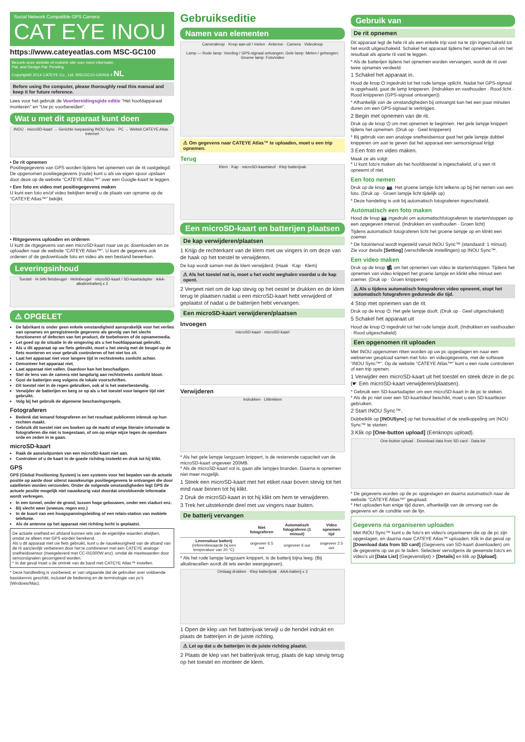Social Network Compatible GPS Camera
CAT EYE INOU
https://www.cateyeatlas.com MSC-GC100
Bezoek onze website of mobiele site voor meer informatie.
Pat. and Design Pat. Pending
Copyright© 2014 CATEYE Co., Ltd. MSCGC10-140416 4 NL
Before using the computer, please thoroughly read this manual and keep it for future reference.
Lees voor het gebruik de Voorbereidingsgids editie “Het hoofdapparaat monteren” en “Uw pc voorbereiden”.
Wat u met dit apparaat kunt doen
INOU · microSD-kaart → Gerichte toepassing INOU Sync · PC → Websit CATEYE Atlas · Internet
• De rit opnemen
Positiegegevens van GPS worden tijdens het opnemen van de rit vastgelegd. De opgenomen positiegegevens (route) kunt u als uw eigen spoor opslaan door deze op de website “CATEYE Atlas™” over een Google-kaart te leggen.
• Een foto en video met positiegegevens maken
U kunt een foto en/of video bekijken terwijl u de plaats van opname op de “CATEYE Atlas™” bekijkt.
• Ritgegevens uploaden en ordenen
U kunt de ritgegevens van een microSD-kaart naar uw pc downloaden en ze uploaden naar de website “CATEYE Atlas™”. U kunt de gegevens ook ordenen of de gedownloade foto en video als een bestand bewerken.
Leveringsinhoud
Toestel · H-34N fietsbeugel · Helmbeugel · microSD-kaart / SD-kaartadapter · AAA-alkalinebatterij x 2
⚠ OPGELET
De fabrikant is onder geen enkele omstandigheid aansprakelijk voor het verlies van opnames en geregistreerde gegevens als gevolg van het slecht functioneren of defecten van het product, de toebehoren of de opnamemedia.
Let goed op de situatie in de omgeving als u het hoofdapparaat gebruikt.
Als u dit apparaat op uw fiets gebruikt, moet u het stevig met de beugel op de fiets monteren en voor gebruik controleren of het niet los zit.
Laat het apparaat niet voor langere tijd in rechtstreeks zonlicht achter.
Demonteer het apparaat niet.
Laat apparaat niet vallen. Daardoor kan het beschadigen.
Stel de lens van de camera niet langdurig aan rechtstreeks zonlicht bloot.
Gooi de batterijen weg volgens de lokale voorschriften.
Dit toestel niet in de regen gebruiken, ook al is het waterbestendig.
Verwijder de batterijen en berg ze op als u het toestel voor langere tijd niet gebruikt.
Volg bij het gebruik de algemene beschavingsregels.
Fotograferen
Bedenk dat iemand fotograferen en het resultaat publiceren inbreuk op hun rechten maakt.
Gebruik dit toestel niet om boeken op de markt of enige literaire informatie te fotograferen die niet is toegestaan, of om op enige wijze tegen de openbare orde en zeden in te gaan.
microSD-kaart
Raak de aansluitpunten van een microSD-kaart niet aan.
Controleer of u de kaart in de goede richting insteekt en druk tot hij klikt.
GPS
GPS (Global Positioning System) is een systeem voor het bepalen van de actuele positie op aarde door uiterst nauwkeurige positiegegevens te ontvangen die door satellieten worden verzonden. Onder de volgende omstandigheden legt GPS de actuele positie mogelijk niet nauwkeurig vast doordat onvoldoende informatie wordt verkregen.
In een tunnel, onder de grond, tussen hoge gebouwen, onder een viaduct enz.
Bij slecht weer (sneeuw, regen enz.)
In de buurt van een hoogspanningsleiding of een relais-station van mobiele telefonie.
Als de antenne op het apparaat niet richting lucht is geplaatst.
De actuele snelheid en afstand kunnen iets van de eigenlijke waarden afwijken, omdat ze alleen met GPS worden berekend.
Als u dit apparaat met uw fiets gebruikt, kunt u de nauwkeurigheid van de afsand van de rit aanzienlijk verbeteren door het te combineren met een CATEYE analoge snelheidssensor (meegeleverd met CC-RD300W enz). omdat de meetwaarden door sensorsignalen gecorrigeerd worden.
* In dat geval moet u de omtrek van de band met CATEYE Atlas™ instellen.
* Deze handleiding is voorbereid, er van uitgaande dat de gebruiker over voldoende basiskennis geschikt, inclusief de bediening en de terminologie van pc's (Windows/Mac).
Gebruikseditie
Namen van elementen
Cameraknop · Knop aan-uit / meten · Antenne · Camera · Videoknop
Lamp — Rode lamp: Voeding / GPS-signaal ontvangen; Gele lamp: Meten / geheugen; Groene lamp: Foto/video
⚠ Om gegevens naar CATEYE Atlas™ te uploaden, moet u een trip opnemen.
Terug
Klem · Kap · microSD-kaartsleuf · Klep batterijvak
Een microSD-kaart en batterijen plaatsen
De kap verwijderen/plaatsen
1 Knijp de rechterkant van de klem met uw vingers in om deze van de haak op het toestel te verwijderen.
De kap wordt samen met de klem verwijderd. (Haak · Kap · Klem)
⚠ Als het toestel nat is, moet u het vocht weghalen voordat u de kap opent.
2 Vergeet niet om de kap stevig op het oestel te drukken en de klem terug te plaatsen nadat u een microSD-kaart hebt verwijderd of geplaatst of nadat u de batterijen hebt vervangen.
Een microSD-kaart verwijderen/plaatsen
Invoegen
microSD-kaart · microSD-kaart
Verwijderen
Indrukken · Uittrekken
* Als het gele lampje langzaam knippert, is de resterende capaciteit van de microSD-kaart ongeveer 200MB.
* Als de microSD-kaart vol is, gaan alle lampjes branden. Daarna is opnemen niet meer mogelijk.
1 Steek een microSD-kaart met het etiket naar boven stevig tot het eind naar binnen tot hij klikt.
2 Druk de microSD-kaart in tot hij klikt om hem te verwijderen.
3 Trek het uitstekende deel met uw vingers naar buiten.
De batterij vervangen
| | Niet fotograferen | Automatisch fotograferen (1 minuut) | Video opnemen tijd |
| --- | --- | --- | --- |
| Levensduur batterij (referentiewaarde bij een temperatuur van 20 °C) | ongeveer 6.5 uur | ongeveer 6 uur | ongeveer 2.5 uur |
* Als het rode lampje langzaam knippert, is de batterij bijna leeg. (Bij alkalinecellen wordt dit iets eerder weergegeven).
Omlaag drukken · Klep batterijvak · AAA-batterij x 2
1 Open de klep van het batterijvak terwijl u de hendel indrukt en plaats de batterijen in de juiste richting.
⚠ Let op dat u de batterijen in de juiste richting plaatst.
2 Plaats de klep van het batterijvak terug, plaats de kap stevig terug op het toestel en monteer de klem.
Gebruik van
De rit opnemen
Dit apparaat legt de hele rit als een enkele trip vast na te zijn ingeschakeld tot het wordt uitgeschakeld. Schakel het apparaat tijdens het opnemen uit om het resultaat als aparte rit vast te leggen.
* Als de batterijen tijdens het opnemen worden vervangen, wordt de rit over twee opnames verdeeld.
1 Schakel het apparaat in.
Houd de knop ⏻ ingedrukt tot het rode lampje oplicht. Nadat het GPS-signaal is opgehaald, gaat de lamp knipperen. (Indrukken en vasthouden · Rood licht · Rood knipperen (GPS-signaal ontvangen))
* Afhankelijk van de omstandigheden bij ontvangst kan het een paar minuten duren om een GPS-signaal te verkrijgen.
2 Begin met opnemen van de rit.
Druk op de knop ⏻ om met opnemen te beginnen. Het gele lampje knippert tijdens het opnemen. (Druk op · Geel knipperen)
* Bij gebruik van een analoge snelheidsensor gaat het gele lampje dubbel knipperen om aan te geven dat het apparaat een sensorsignaal krijgt.
3 Een foto en video maken.
Maak ze als volgt:
* U kunt foto's maken als het hoofdtoestel is ingeschakeld, of u een rit opneemt of niet.
Een foto nemen
Druk op de knop 📷. Het groene lampje licht telkens op bij het nemen van een foto. (Druk op · Groen lampje licht tijdelijk op)
* Deze handeling is ook bij automatisch fotograferen ingeschakeld.
Automatisch een foto maken
Houd de knop 📷 ingedrukt om automatischfotograferen te starten/stoppen op een opgegeven interval. (Indrukken en vasthouden · Groen licht)
Tijdens automatisch fotograferen licht het groene lampje op en klinkt een zoemer.
* De fotointerval wordt ingesteld vanuit INOU Sync™ (standaard: 1 minuut). Zie voor details [Setting] (verschillende instellingen) op INOU Sync™.
Een video maken
Druk op de knop 🎥 om het opnemen van video te starten/stoppen. Tijdens het opnemen van video knippert het groene lampje en klinkt elke minuut een zoemer. (Druk op · Groen knipperen)
⚠ Als u tijdens automatisch fotograferen video opneemt, stopt het automatisch fotograferen gedurende die tijd.
4 Stop met opnemen van de rit.
Druk op de knop ⏻. Het gele lampje dooft. (Druk op · Geel uitgeschakeld)
5 Schakel het apparaat uit
Houd de knop ⏻ ingedrukt tot het rode lampje dooft. (Indrukken en vasthouden · Rood uitgeschakeld)
Een opgenomen rit uploaden
Met INOU opgenomen ritten worden op uw pc opgeslagen en naar een webserver geupload samen met foto- en videogegevens, met de software “INOU Sync™”. Op de website “CATEYE Atlas™” kunt u een route controleren of een trip openen.
1 Verwijder een microSD-kaart uit het toestel en steek deze in de pc (☛ Een microSD-kaart verwijderen/plaatsen).
* Gebruik een SD-kaartadapter om een microSD-kaart in de pc te steken.
* Als de pc niet over een SD-kaartsleuf beschikt, moet u een SD-kaartlezer gebruiken.
2 Start INOU Sync™.
Dubbelklik op [INOUSync] op het bureaublad of de snelkoppeling om INOU Sync™ te starten.
3 Klik op [One-button upload] (Eenknops upload).
One-button upload · Download data from SD card · Data list
* De gegevens worden op de pc opgeslagen en daarna automatisch naar de website “CATEYE Atlas™” geupload.
* Het uploaden kan enige tijd duren, afhankelijk van de omvang van de gegevens en de conditie van de lijn.
Gegevens na organiseren uploaden
Met INOU Sync™ kunt u de foto's en video's organiseren die op de pc zijn opgeslagen, en daarna naar CATEYE Atlas™ uploaden. Klik in dat geval op [Download data from SD card] (Gegevens van SD-kaart downloaden) om de gegevens op uw pc te laden. Selecteer vervolgens de gewenste foto's en video's uit [Data List] (Gegevenslijst) > [Details] en klik op [Upload].